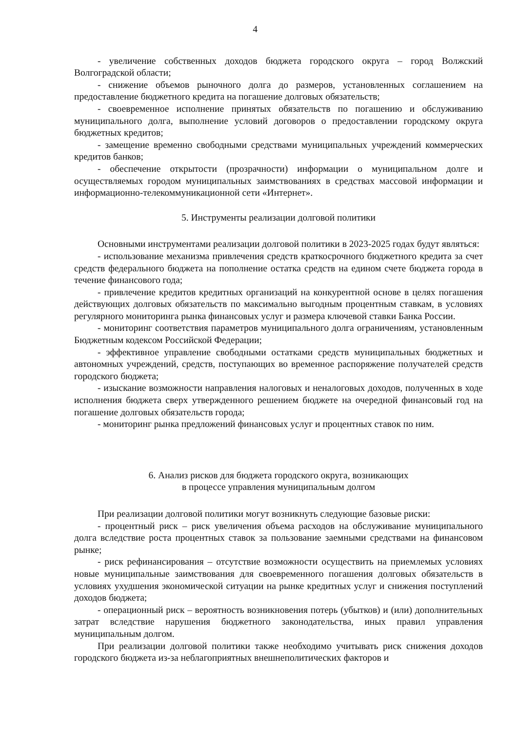4
- увеличение собственных доходов бюджета городского округа – город Волжский Волгоградской области;
- снижение объемов рыночного долга до размеров, установленных соглашением на предоставление бюджетного кредита на погашение долговых обязательств;
- своевременное исполнение принятых обязательств по погашению и обслуживанию муниципального долга, выполнение условий договоров о предоставлении городскому округа бюджетных кредитов;
- замещение временно свободными средствами муниципальных учреждений коммерческих кредитов банков;
- обеспечение открытости (прозрачности) информации о муниципальном долге и осуществляемых городом муниципальных заимствованиях в средствах массовой информации и информационно-телекоммуникационной сети «Интернет».
5. Инструменты реализации долговой политики
Основными инструментами реализации долговой политики в 2023-2025 годах будут являться:
- использование механизма привлечения средств краткосрочного бюджетного кредита за счет средств федерального бюджета на пополнение остатка средств на едином счете бюджета города в течение финансового года;
- привлечение кредитов кредитных организаций на конкурентной основе в целях погашения действующих долговых обязательств по максимально выгодным процентным ставкам, в условиях регулярного мониторинга рынка финансовых услуг и размера ключевой ставки Банка России.
- мониторинг соответствия параметров муниципального долга ограничениям, установленным Бюджетным кодексом Российской Федерации;
- эффективное управление свободными остатками средств муниципальных бюджетных и автономных учреждений, средств, поступающих во временное распоряжение получателей средств городского бюджета;
- изыскание возможности направления налоговых и неналоговых доходов, полученных в ходе исполнения бюджета сверх утвержденного решением бюджете на очередной финансовый год на погашение долговых обязательств города;
- мониторинг рынка предложений финансовых услуг и процентных ставок по ним.
6. Анализ рисков для бюджета городского округа, возникающих
в процессе управления муниципальным долгом
При реализации долговой политики могут возникнуть следующие базовые риски:
- процентный риск – риск увеличения объема расходов на обслуживание муниципального долга вследствие роста процентных ставок за пользование заемными средствами на финансовом рынке;
- риск рефинансирования – отсутствие возможности осуществить на приемлемых условиях новые муниципальные заимствования для своевременного погашения долговых обязательств в условиях ухудшения экономической ситуации на рынке кредитных услуг и снижения поступлений доходов бюджета;
- операционный риск – вероятность возникновения потерь (убытков) и (или) дополнительных затрат вследствие нарушения бюджетного законодательства, иных правил управления муниципальным долгом.
При реализации долговой политики также необходимо учитывать риск снижения доходов городского бюджета из-за неблагоприятных внешнеполитических факторов и